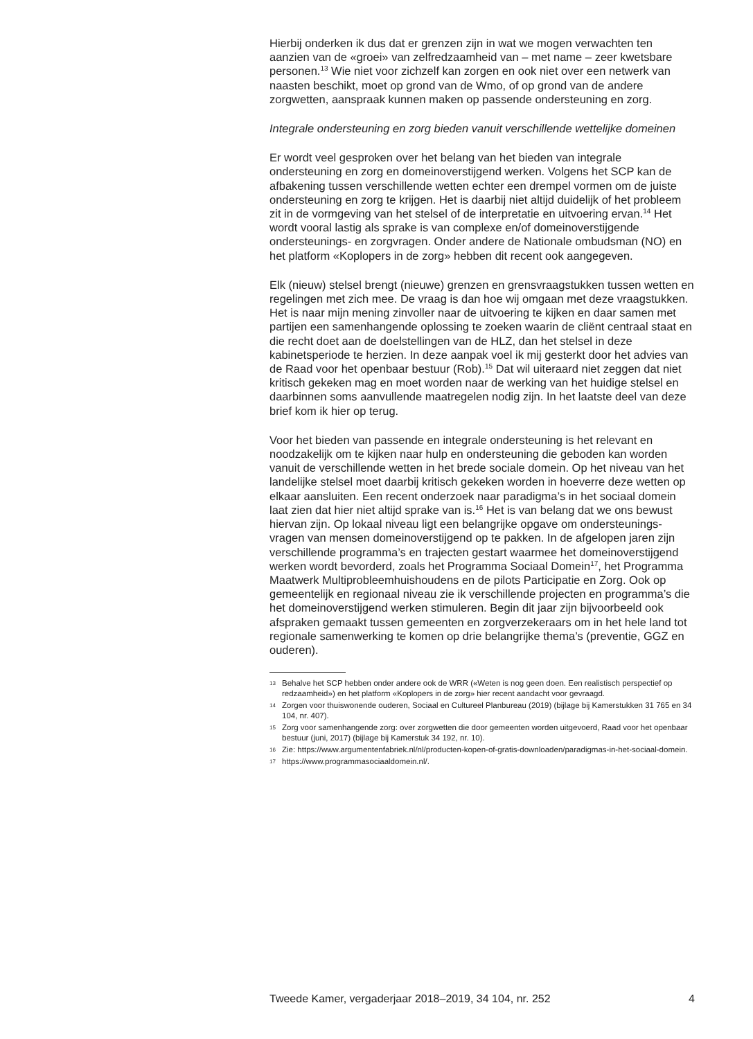Hierbij onderken ik dus dat er grenzen zijn in wat we mogen verwachten ten aanzien van de «groei» van zelfredzaamheid van – met name – zeer kwetsbare personen.<sup>13</sup> Wie niet voor zichzelf kan zorgen en ook niet over een netwerk van naasten beschikt, moet op grond van de Wmo, of op grond van de andere zorgwetten, aanspraak kunnen maken op passende ondersteuning en zorg.
Integrale ondersteuning en zorg bieden vanuit verschillende wettelijke domeinen
Er wordt veel gesproken over het belang van het bieden van integrale ondersteuning en zorg en domeinoverstijgend werken. Volgens het SCP kan de afbakening tussen verschillende wetten echter een drempel vormen om de juiste ondersteuning en zorg te krijgen. Het is daarbij niet altijd duidelijk of het probleem zit in de vormgeving van het stelsel of de interpretatie en uitvoering ervan.<sup>14</sup> Het wordt vooral lastig als sprake is van complexe en/of domeinoverstijgende ondersteunings- en zorgvragen. Onder andere de Nationale ombudsman (NO) en het platform «Koplopers in de zorg» hebben dit recent ook aangegeven.
Elk (nieuw) stelsel brengt (nieuwe) grenzen en grensvraagstukken tussen wetten en regelingen met zich mee. De vraag is dan hoe wij omgaan met deze vraagstukken. Het is naar mijn mening zinvoller naar de uitvoering te kijken en daar samen met partijen een samenhangende oplossing te zoeken waarin de cliënt centraal staat en die recht doet aan de doelstellingen van de HLZ, dan het stelsel in deze kabinetsperiode te herzien. In deze aanpak voel ik mij gesterkt door het advies van de Raad voor het openbaar bestuur (Rob).<sup>15</sup> Dat wil uiteraard niet zeggen dat niet kritisch gekeken mag en moet worden naar de werking van het huidige stelsel en daarbinnen soms aanvullende maatregelen nodig zijn. In het laatste deel van deze brief kom ik hier op terug.
Voor het bieden van passende en integrale ondersteuning is het relevant en noodzakelijk om te kijken naar hulp en ondersteuning die geboden kan worden vanuit de verschillende wetten in het brede sociale domein. Op het niveau van het landelijke stelsel moet daarbij kritisch gekeken worden in hoeverre deze wetten op elkaar aansluiten. Een recent onderzoek naar paradigma’s in het sociaal domein laat zien dat hier niet altijd sprake van is.<sup>16</sup> Het is van belang dat we ons bewust hiervan zijn. Op lokaal niveau ligt een belangrijke opgave om ondersteunings-vragen van mensen domeinoverstijgend op te pakken. In de afgelopen jaren zijn verschillende programma’s en trajecten gestart waarmee het domeinoverstijgend werken wordt bevorderd, zoals het Programma Sociaal Domein<sup>17</sup>, het Programma Maatwerk Multiprobleemhuishoudens en de pilots Participatie en Zorg. Ook op gemeentelijk en regionaal niveau zie ik verschillende projecten en programma’s die het domeinoverstijgend werken stimuleren. Begin dit jaar zijn bijvoorbeeld ook afspraken gemaakt tussen gemeenten en zorgverzekeraars om in het hele land tot regionale samenwerking te komen op drie belangrijke thema’s (preventie, GGZ en ouderen).
13 Behalve het SCP hebben onder andere ook de WRR («Weten is nog geen doen. Een realistisch perspectief op redzaamheid») en het platform «Koplopers in de zorg» hier recent aandacht voor gevraagd.
14 Zorgen voor thuiswonende ouderen, Sociaal en Cultureel Planbureau (2019) (bijlage bij Kamerstukken 31 765 en 34 104, nr. 407).
15 Zorg voor samenhangende zorg: over zorgwetten die door gemeenten worden uitgevoerd, Raad voor het openbaar bestuur (juni, 2017) (bijlage bij Kamerstuk 34 192, nr. 10).
16 Zie: https://www.argumentenfabriek.nl/nl/producten-kopen-of-gratis-downloaden/paradigmas-in-het-sociaal-domein.
17 https://www.programmasociaaldomein.nl/.
Tweede Kamer, vergaderjaar 2018–2019, 34 104, nr. 252 4